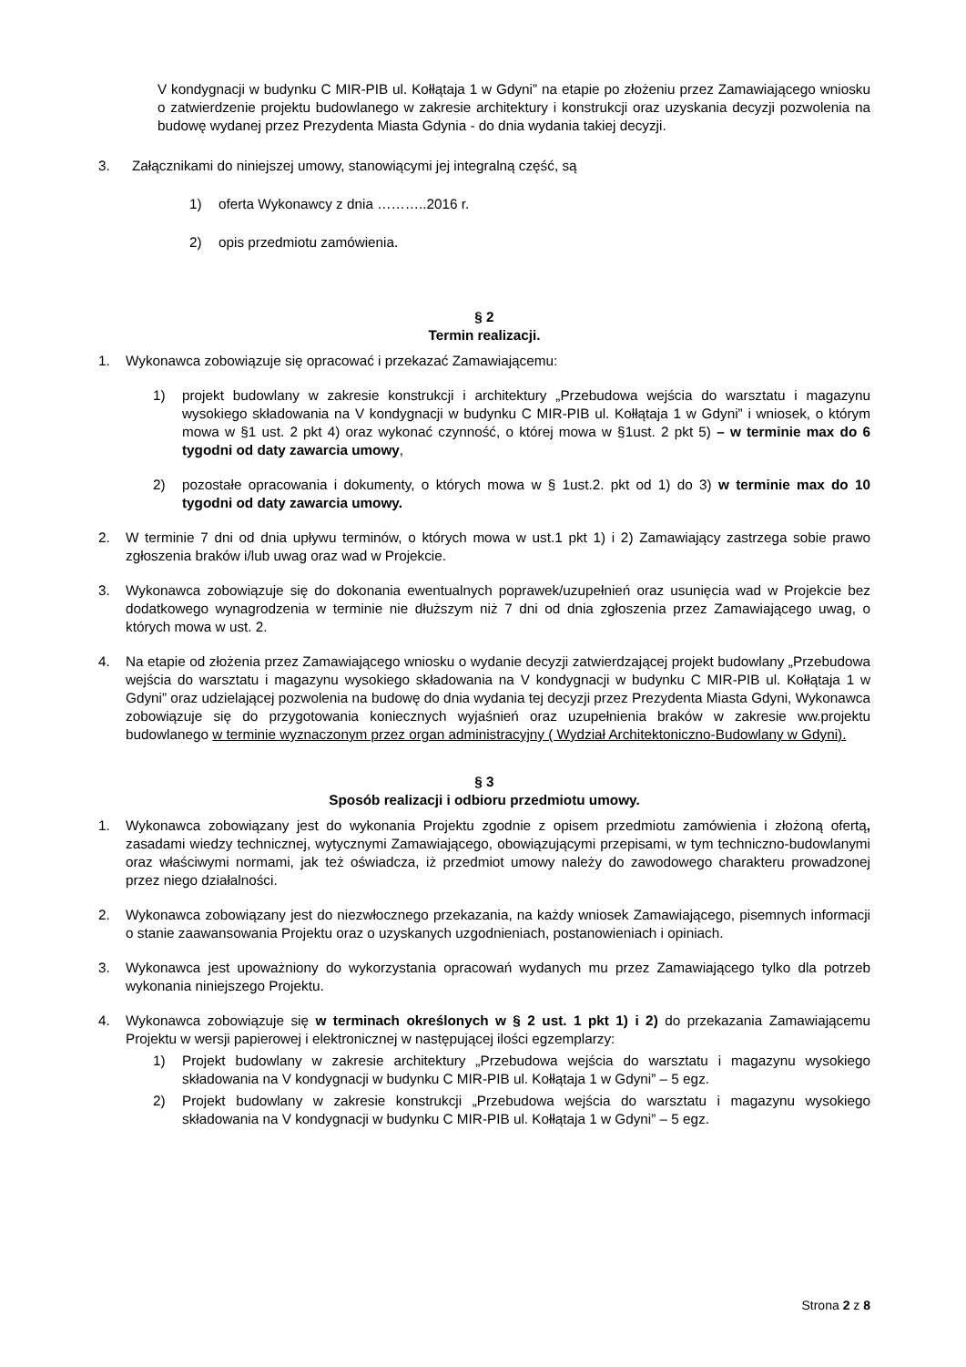V kondygnacji w budynku C MIR-PIB ul. Kołłątaja 1 w Gdyni” na etapie po złożeniu przez Zamawiającego wniosku o zatwierdzenie projektu budowlanego w zakresie architektury i konstrukcji oraz uzyskania decyzji pozwolenia na budowę wydanej przez Prezydenta Miasta Gdynia - do dnia wydania takiej decyzji.
3. Załącznikami do niniejszej umowy, stanowiącymi jej integralną część, są
1) oferta Wykonawcy z dnia ………..2016 r.
2) opis przedmiotu zamówienia.
§ 2
Termin realizacji.
1. Wykonawca zobowiązuje się opracować i przekazać Zamawiającemu:
1) projekt budowlany w zakresie konstrukcji i architektury „Przebudowa wejścia do warsztatu i magazynu wysokiego składowania na V kondygnacji w budynku C MIR-PIB ul. Kołłątaja 1 w Gdyni” i wniosek, o którym mowa w §1 ust. 2 pkt 4) oraz wykonać czynność, o której mowa w §1ust. 2 pkt 5) – w terminie max do 6 tygodni od daty zawarcia umowy,
2) pozostałe opracowania i dokumenty, o których mowa w § 1ust.2. pkt od 1) do 3) w terminie max do 10 tygodni od daty zawarcia umowy.
2. W terminie 7 dni od dnia upływu terminów, o których mowa w ust.1 pkt 1) i 2) Zamawiający zastrzega sobie prawo zgłoszenia braków i/lub uwag oraz wad w Projekcie.
3. Wykonawca zobowiązuje się do dokonania ewentualnych poprawek/uzupełnień oraz usunięcia wad w Projekcie bez dodatkowego wynagrodzenia w terminie nie dłuższym niż 7 dni od dnia zgłoszenia przez Zamawiającego uwag, o których mowa w ust. 2.
4. Na etapie od złożenia przez Zamawiającego wniosku o wydanie decyzji zatwierdzającej projekt budowlany „Przebudowa wejścia do warsztatu i magazynu wysokiego składowania na V kondygnacji w budynku C MIR-PIB ul. Kołłątaja 1 w Gdyni” oraz udzielającej pozwolenia na budowę do dnia wydania tej decyzji przez Prezydenta Miasta Gdyni, Wykonawca zobowiązuje się do przygotowania koniecznych wyjaśnień oraz uzupełnienia braków w zakresie ww.projektu budowlanego w terminie wyznaczonym przez organ administracyjny ( Wydział Architektoniczno-Budowlany w Gdyni).
§ 3
Sposób realizacji i odbioru przedmiotu umowy.
1. Wykonawca zobowiązany jest do wykonania Projektu zgodnie z opisem przedmiotu zamówienia i złożoną ofertą, zasadami wiedzy technicznej, wytycznymi Zamawiającego, obowiązującymi przepisami, w tym techniczno-budowlanymi oraz właściwymi normami, jak też oświadcza, iż przedmiot umowy należy do zawodowego charakteru prowadzonej przez niego działalności.
2. Wykonawca zobowiązany jest do niezwłocznego przekazania, na każdy wniosek Zamawiającego, pisemnych informacji o stanie zaawansowania Projektu oraz o uzyskanych uzgodnieniach, postanowieniach i opiniach.
3. Wykonawca jest upoważniony do wykorzystania opracowań wydanych mu przez Zamawiającego tylko dla potrzeb wykonania niniejszego Projektu.
4. Wykonawca zobowiązuje się w terminach określonych w § 2 ust. 1 pkt 1) i 2) do przekazania Zamawiającemu Projektu w wersji papierowej i elektronicznej w następującej ilości egzemplarzy:
1) Projekt budowlany w zakresie architektury „Przebudowa wejścia do warsztatu i magazynu wysokiego składowania na V kondygnacji w budynku C MIR-PIB ul. Kołłątaja 1 w Gdyni” – 5 egz.
2) Projekt budowlany w zakresie konstrukcji „Przebudowa wejścia do warsztatu i magazynu wysokiego składowania na V kondygnacji w budynku C MIR-PIB ul. Kołłątaja 1 w Gdyni” – 5 egz.
Strona 2 z 8